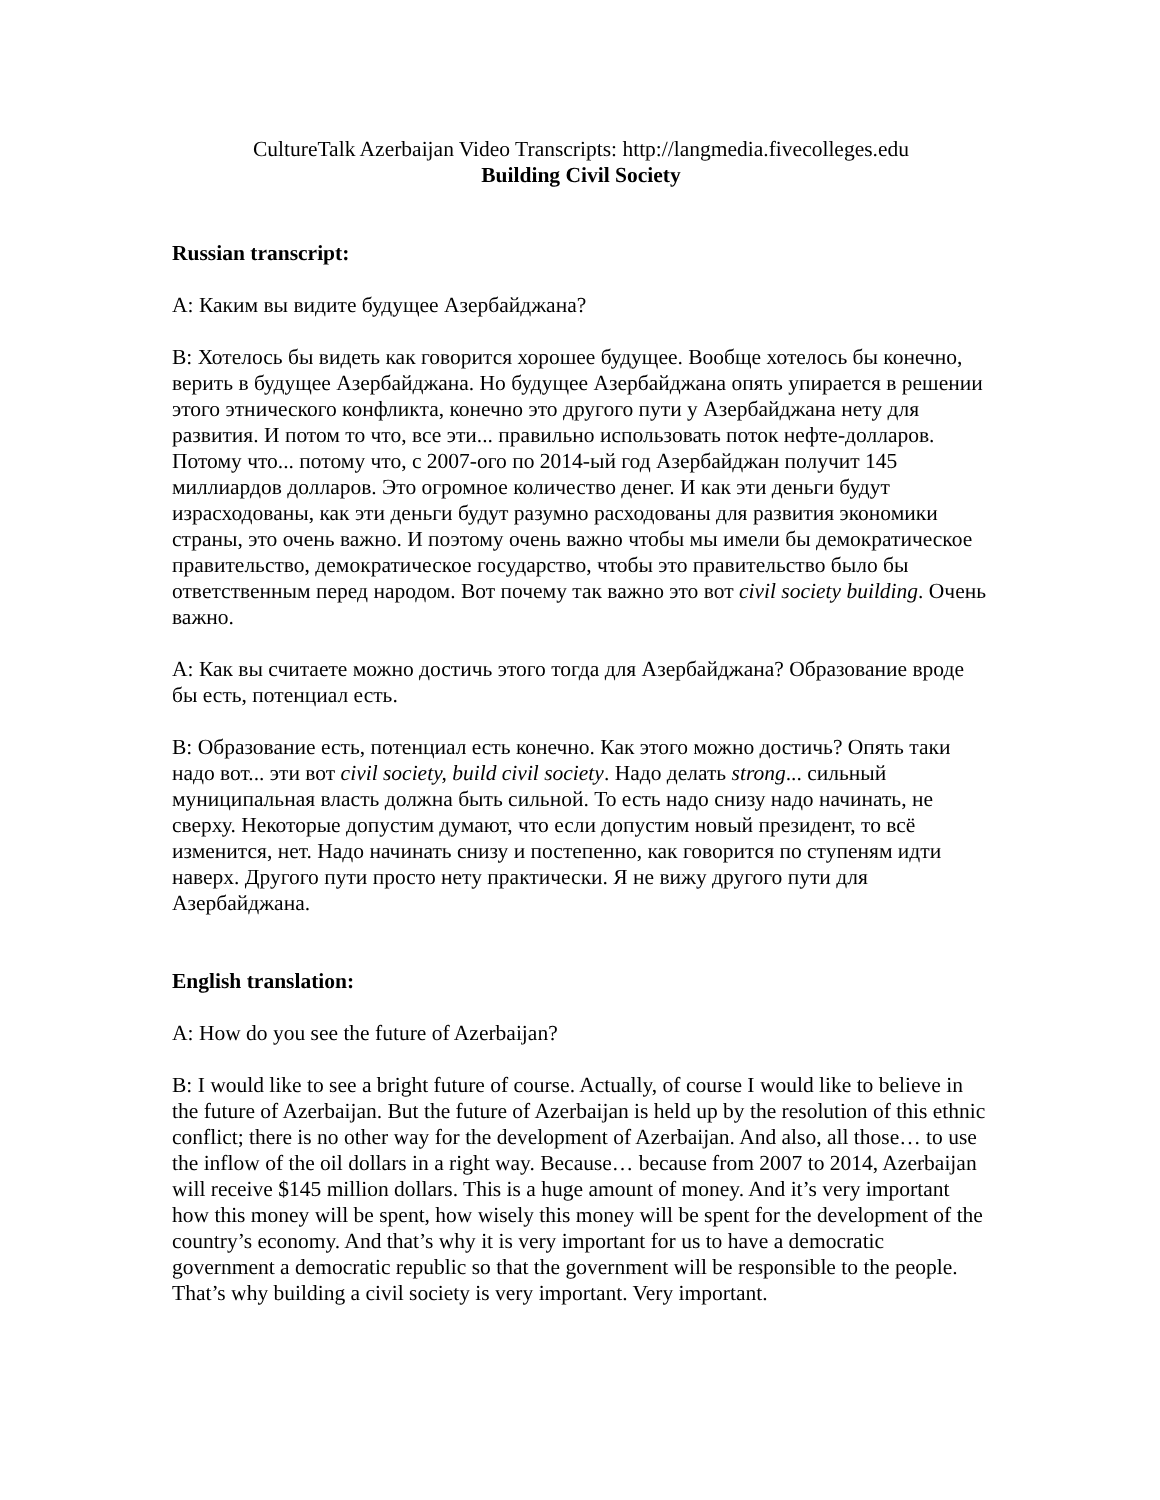CultureTalk Azerbaijan Video Transcripts: http://langmedia.fivecolleges.edu
Building Civil Society
Russian transcript:
A: Каким вы видите будущее Азербайджана?
B: Хотелось бы видеть как говорится хорошее будущее. Вообще хотелось бы конечно, верить в будущее Азербайджана. Но будущее Азербайджана опять упирается в решении этого этнического конфликта, конечно это другого пути у Азербайджана нету для развития. И потом то что, все эти... правильно использовать поток нефте-долларов. Потому что... потому что, с 2007-ого по 2014-ый год Азербайджан получит 145 миллиардов долларов. Это огромное количество денег. И как эти деньги будут израсходованы, как эти деньги будут разумно расходованы для развития экономики страны, это очень важно. И поэтому очень важно чтобы мы имели бы демократическое правительство, демократическое государство, чтобы это правительство было бы ответственным перед народом. Вот почему так важно это вот civil society building. Очень важно.
A: Как вы считаете можно достичь этого тогда для Азербайджана? Образование вроде бы есть, потенциал есть.
B: Образование есть, потенциал есть конечно. Как этого можно достичь? Опять таки надо вот... эти вот civil society, build civil society. Надо делать strong... сильный муниципальная власть должна быть сильной. То есть надо снизу надо начинать, не сверху. Некоторые допустим думают, что если допустим новый президент, то всё изменится, нет. Надо начинать снизу и постепенно, как говорится по ступеням идти наверх. Другого пути просто нету практически. Я не вижу другого пути для Азербайджана.
English translation:
A: How do you see the future of Azerbaijan?
B: I would like to see a bright future of course. Actually, of course I would like to believe in the future of Azerbaijan. But the future of Azerbaijan is held up by the resolution of this ethnic conflict; there is no other way for the development of Azerbaijan. And also, all those… to use the inflow of the oil dollars in a right way. Because… because from 2007 to 2014, Azerbaijan will receive $145 million dollars. This is a huge amount of money. And it’s very important how this money will be spent, how wisely this money will be spent for the development of the country’s economy. And that’s why it is very important for us to have a democratic government a democratic republic so that the government will be responsible to the people. That’s why building a civil society is very important. Very important.